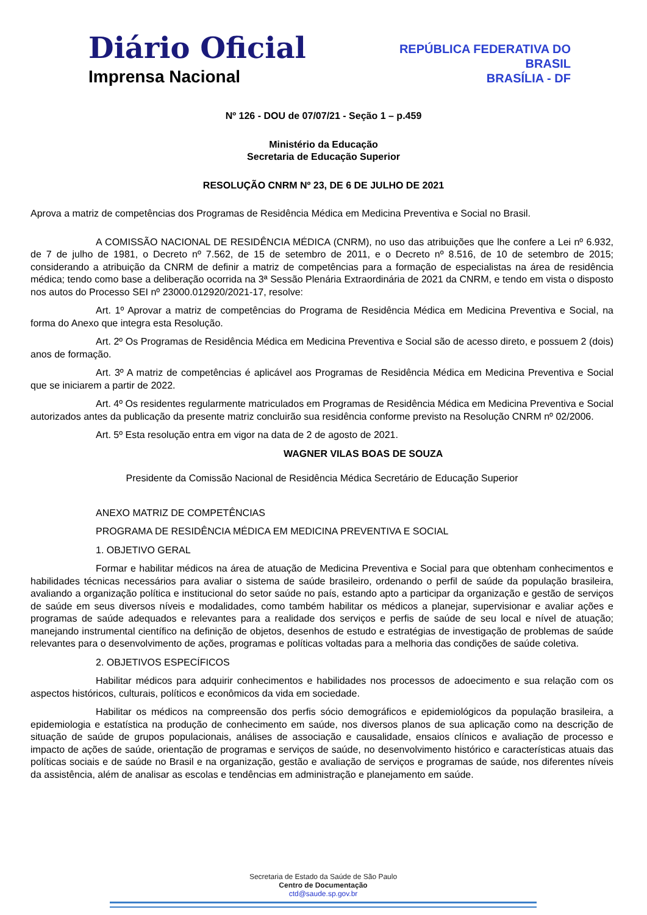Diário Oficial
Imprensa Nacional
REPÚBLICA FEDERATIVA DO
BRASIL
BRASÍLIA - DF
Nº 126 - DOU de 07/07/21 - Seção 1 – p.459
Ministério da Educação
Secretaria de Educação Superior
RESOLUÇÃO CNRM Nº 23, DE 6 DE JULHO DE 2021
Aprova a matriz de competências dos Programas de Residência Médica em Medicina Preventiva e Social no Brasil.
A COMISSÃO NACIONAL DE RESIDÊNCIA MÉDICA (CNRM), no uso das atribuições que lhe confere a Lei nº 6.932, de 7 de julho de 1981, o Decreto nº 7.562, de 15 de setembro de 2011, e o Decreto nº 8.516, de 10 de setembro de 2015; considerando a atribuição da CNRM de definir a matriz de competências para a formação de especialistas na área de residência médica; tendo como base a deliberação ocorrida na 3ª Sessão Plenária Extraordinária de 2021 da CNRM, e tendo em vista o disposto nos autos do Processo SEI nº 23000.012920/2021-17, resolve:
Art. 1º Aprovar a matriz de competências do Programa de Residência Médica em Medicina Preventiva e Social, na forma do Anexo que integra esta Resolução.
Art. 2º Os Programas de Residência Médica em Medicina Preventiva e Social são de acesso direto, e possuem 2 (dois) anos de formação.
Art. 3º A matriz de competências é aplicável aos Programas de Residência Médica em Medicina Preventiva e Social que se iniciarem a partir de 2022.
Art. 4º Os residentes regularmente matriculados em Programas de Residência Médica em Medicina Preventiva e Social autorizados antes da publicação da presente matriz concluirão sua residência conforme previsto na Resolução CNRM nº 02/2006.
Art. 5º Esta resolução entra em vigor na data de 2 de agosto de 2021.
WAGNER VILAS BOAS DE SOUZA
Presidente da Comissão Nacional de Residência Médica Secretário de Educação Superior
ANEXO MATRIZ DE COMPETÊNCIAS
PROGRAMA DE RESIDÊNCIA MÉDICA EM MEDICINA PREVENTIVA E SOCIAL
1. OBJETIVO GERAL
Formar e habilitar médicos na área de atuação de Medicina Preventiva e Social para que obtenham conhecimentos e habilidades técnicas necessários para avaliar o sistema de saúde brasileiro, ordenando o perfil de saúde da população brasileira, avaliando a organização política e institucional do setor saúde no país, estando apto a participar da organização e gestão de serviços de saúde em seus diversos níveis e modalidades, como também habilitar os médicos a planejar, supervisionar e avaliar ações e programas de saúde adequados e relevantes para a realidade dos serviços e perfis de saúde de seu local e nível de atuação; manejando instrumental científico na definição de objetos, desenhos de estudo e estratégias de investigação de problemas de saúde relevantes para o desenvolvimento de ações, programas e políticas voltadas para a melhoria das condições de saúde coletiva.
2. OBJETIVOS ESPECÍFICOS
Habilitar médicos para adquirir conhecimentos e habilidades nos processos de adoecimento e sua relação com os aspectos históricos, culturais, políticos e econômicos da vida em sociedade.
Habilitar os médicos na compreensão dos perfis sócio demográficos e epidemiológicos da população brasileira, a epidemiologia e estatística na produção de conhecimento em saúde, nos diversos planos de sua aplicação como na descrição de situação de saúde de grupos populacionais, análises de associação e causalidade, ensaios clínicos e avaliação de processo e impacto de ações de saúde, orientação de programas e serviços de saúde, no desenvolvimento histórico e características atuais das políticas sociais e de saúde no Brasil e na organização, gestão e avaliação de serviços e programas de saúde, nos diferentes níveis da assistência, além de analisar as escolas e tendências em administração e planejamento em saúde.
Secretaria de Estado da Saúde de São Paulo
Centro de Documentação
ctd@saude.sp.gov.br